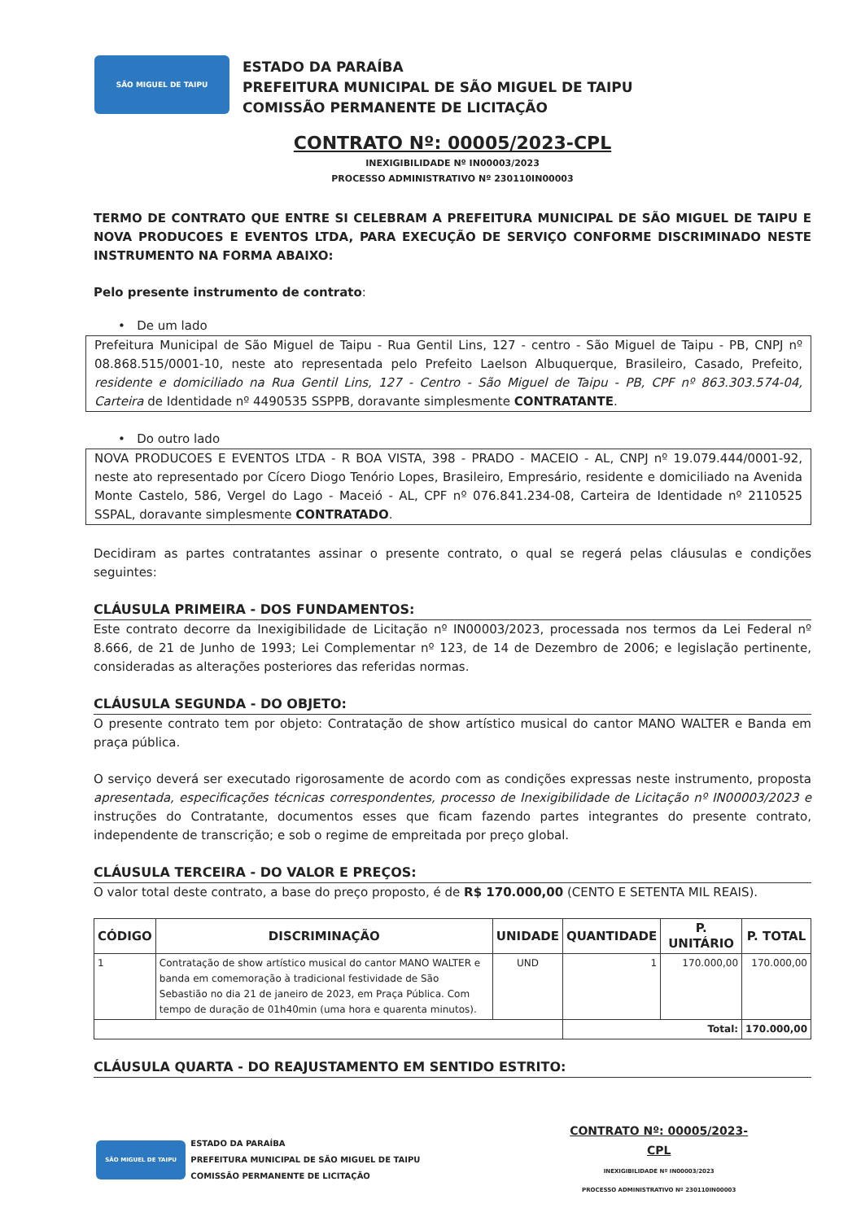SÃO MIGUEL DE TAIPU
ESTADO DA PARAÍBA
PREFEITURA MUNICIPAL DE SÃO MIGUEL DE TAIPU
COMISSÃO PERMANENTE DE LICITAÇÃO
CONTRATO Nº: 00005/2023-CPL
INEXIGIBILIDADE Nº IN00003/2023
PROCESSO ADMINISTRATIVO Nº 230110IN00003
TERMO DE CONTRATO QUE ENTRE SI CELEBRAM A PREFEITURA MUNICIPAL DE SÃO MIGUEL DE TAIPU E NOVA PRODUCOES E EVENTOS LTDA, PARA EXECUÇÃO DE SERVIÇO CONFORME DISCRIMINADO NESTE INSTRUMENTO NA FORMA ABAIXO:
Pelo presente instrumento de contrato:
• De um lado
Prefeitura Municipal de São Miguel de Taipu - Rua Gentil Lins, 127 - centro - São Miguel de Taipu - PB, CNPJ nº 08.868.515/0001-10, neste ato representada pelo Prefeito Laelson Albuquerque, Brasileiro, Casado, Prefeito, residente e domiciliado na Rua Gentil Lins, 127 - Centro - São Miguel de Taipu - PB, CPF nº 863.303.574-04, Carteira de Identidade nº 4490535 SSPPB, doravante simplesmente CONTRATANTE.
• Do outro lado
NOVA PRODUCOES E EVENTOS LTDA - R BOA VISTA, 398 - PRADO - MACEIO - AL, CNPJ nº 19.079.444/0001-92, neste ato representado por Cícero Diogo Tenório Lopes, Brasileiro, Empresário, residente e domiciliado na Avenida Monte Castelo, 586, Vergel do Lago - Maceió - AL, CPF nº 076.841.234-08, Carteira de Identidade nº 2110525 SSPAL, doravante simplesmente CONTRATADO.
Decidiram as partes contratantes assinar o presente contrato, o qual se regerá pelas cláusulas e condições seguintes:
CLÁUSULA PRIMEIRA - DOS FUNDAMENTOS:
Este contrato decorre da Inexigibilidade de Licitação nº IN00003/2023, processada nos termos da Lei Federal nº 8.666, de 21 de Junho de 1993; Lei Complementar nº 123, de 14 de Dezembro de 2006; e legislação pertinente, consideradas as alterações posteriores das referidas normas.
CLÁUSULA SEGUNDA - DO OBJETO:
O presente contrato tem por objeto: Contratação de show artístico musical do cantor MANO WALTER e Banda em praça pública.
O serviço deverá ser executado rigorosamente de acordo com as condições expressas neste instrumento, proposta apresentada, especificações técnicas correspondentes, processo de Inexigibilidade de Licitação nº IN00003/2023 e instruções do Contratante, documentos esses que ficam fazendo partes integrantes do presente contrato, independente de transcrição; e sob o regime de empreitada por preço global.
CLÁUSULA TERCEIRA - DO VALOR E PREÇOS:
O valor total deste contrato, a base do preço proposto, é de R$ 170.000,00 (CENTO E SETENTA MIL REAIS).
| CÓDIGO | DISCRIMINAÇÃO | UNIDADE | QUANTIDADE | P. UNITÁRIO | P. TOTAL |
| --- | --- | --- | --- | --- | --- |
| 1 | Contratação de show artístico musical do cantor MANO WALTER e banda em comemoração à tradicional festividade de São Sebastião no dia 21 de janeiro de 2023, em Praça Pública. Com tempo de duração de 01h40min (uma hora e quarenta minutos). | UND | 1 | 170.000,00 | 170.000,00 |
| | | | Total: | | 170.000,00 |
CLÁUSULA QUARTA - DO REAJUSTAMENTO EM SENTIDO ESTRITO:
SÃO MIGUEL DE TAIPU
ESTADO DA PARAÍBA
PREFEITURA MUNICIPAL DE SÃO MIGUEL DE TAIPU
COMISSÃO PERMANENTE DE LICITAÇÃO
CONTRATO Nº: 00005/2023-CPL
INEXIGIBILIDADE Nº IN00003/2023
PROCESSO ADMINISTRATIVO Nº 230110IN00003